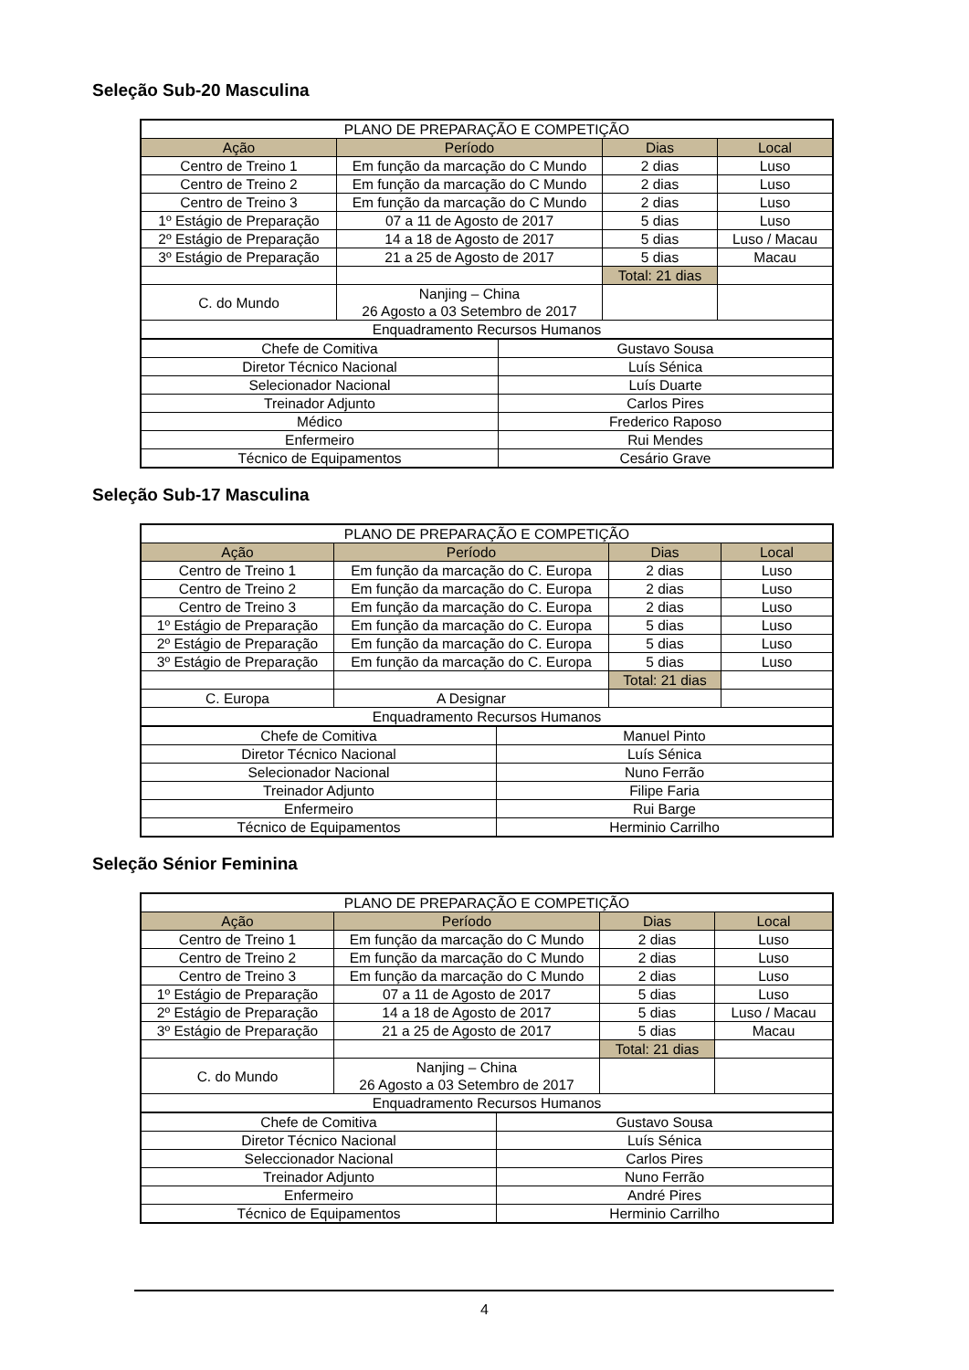Seleção Sub-20 Masculina
| PLANO DE PREPARAÇÃO E COMPETIÇÃO | | | |
| Ação | Período | Dias | Local |
| Centro de Treino 1 | Em função da marcação do C Mundo | 2 dias | Luso |
| Centro de Treino 2 | Em função da marcação do C Mundo | 2 dias | Luso |
| Centro de Treino 3 | Em função da marcação do C Mundo | 2 dias | Luso |
| 1º Estágio de Preparação | 07 a 11 de Agosto de 2017 | 5 dias | Luso |
| 2º Estágio de Preparação | 14 a 18 de Agosto de 2017 | 5 dias | Luso / Macau |
| 3º Estágio de Preparação | 21 a 25 de Agosto de 2017 | 5 dias | Macau |
| | | Total: 21 dias | |
| C. do Mundo | Nanjing – China 26 Agosto a 03 Setembro de 2017 | | |
| Enquadramento Recursos Humanos | | | |
| Chefe de Comitiva | Gustavo Sousa |
| Diretor Técnico Nacional | Luís Sénica |
| Selecionador Nacional | Luís Duarte |
| Treinador Adjunto | Carlos Pires |
| Médico | Frederico Raposo |
| Enfermeiro | Rui Mendes |
| Técnico de Equipamentos | Cesário Grave |
Seleção Sub-17 Masculina
| PLANO DE PREPARAÇÃO E COMPETIÇÃO | | | |
| Ação | Período | Dias | Local |
| Centro de Treino 1 | Em função da marcação do C. Europa | 2 dias | Luso |
| Centro de Treino 2 | Em função da marcação do C. Europa | 2 dias | Luso |
| Centro de Treino 3 | Em função da marcação do C. Europa | 2 dias | Luso |
| 1º Estágio de Preparação | Em função da marcação do C. Europa | 5 dias | Luso |
| 2º Estágio de Preparação | Em função da marcação do C. Europa | 5 dias | Luso |
| 3º Estágio de Preparação | Em função da marcação do C. Europa | 5 dias | Luso |
| | | Total: 21 dias | |
| C. Europa | A Designar | | |
| Enquadramento Recursos Humanos | | | |
| Chefe de Comitiva | Manuel Pinto |
| Diretor Técnico Nacional | Luís Sénica |
| Selecionador Nacional | Nuno Ferrão |
| Treinador Adjunto | Filipe Faria |
| Enfermeiro | Rui Barge |
| Técnico de Equipamentos | Herminio Carrilho |
Seleção Sénior Feminina
| PLANO DE PREPARAÇÃO E COMPETIÇÃO | | | |
| Ação | Período | Dias | Local |
| Centro de Treino 1 | Em função da marcação do C Mundo | 2 dias | Luso |
| Centro de Treino 2 | Em função da marcação do C Mundo | 2 dias | Luso |
| Centro de Treino 3 | Em função da marcação do C Mundo | 2 dias | Luso |
| 1º Estágio de Preparação | 07 a 11 de Agosto de 2017 | 5 dias | Luso |
| 2º Estágio de Preparação | 14 a 18 de Agosto de 2017 | 5 dias | Luso / Macau |
| 3º Estágio de Preparação | 21 a 25 de Agosto de 2017 | 5 dias | Macau |
| | | Total: 21 dias | |
| C. do Mundo | Nanjing – China 26 Agosto a 03 Setembro de 2017 | | |
| Enquadramento Recursos Humanos | | | |
| Chefe de Comitiva | Gustavo Sousa |
| Diretor Técnico Nacional | Luís Sénica |
| Seleccionador Nacional | Carlos Pires |
| Treinador Adjunto | Nuno Ferrão |
| Enfermeiro | André Pires |
| Técnico de Equipamentos | Herminio Carrilho |
4